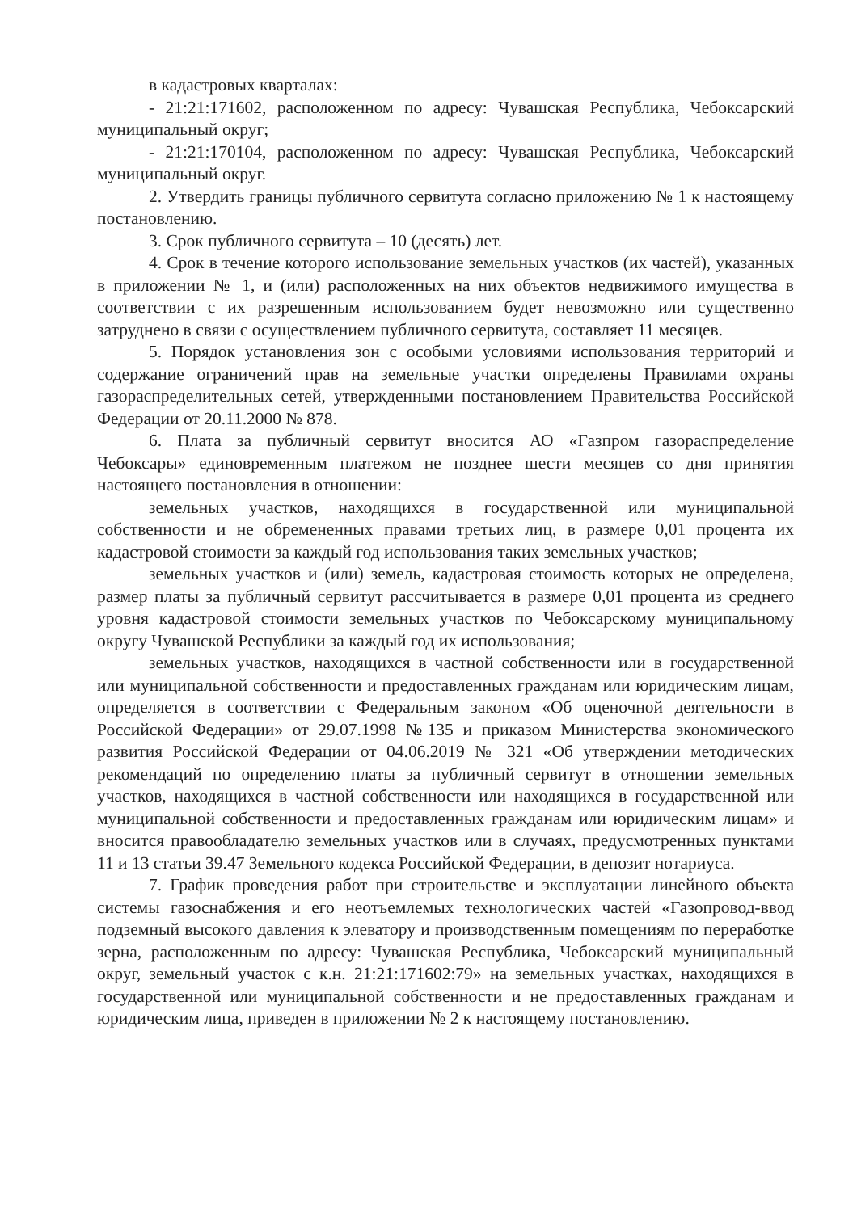в кадастровых кварталах:
- 21:21:171602, расположенном по адресу: Чувашская Республика, Чебоксарский муниципальный округ;
- 21:21:170104, расположенном по адресу: Чувашская Республика, Чебоксарский муниципальный округ.
2. Утвердить границы публичного сервитута согласно приложению № 1 к настоящему постановлению.
3. Срок публичного сервитута – 10 (десять) лет.
4. Срок в течение которого использование земельных участков (их частей), указанных в приложении № 1, и (или) расположенных на них объектов недвижимого имущества в соответствии с их разрешенным использованием будет невозможно или существенно затруднено в связи с осуществлением публичного сервитута, составляет 11 месяцев.
5. Порядок установления зон с особыми условиями использования территорий и содержание ограничений прав на земельные участки определены Правилами охраны газораспределительных сетей, утвержденными постановлением Правительства Российской Федерации от 20.11.2000 № 878.
6. Плата за публичный сервитут вносится АО «Газпром газораспределение Чебоксары» единовременным платежом не позднее шести месяцев со дня принятия настоящего постановления в отношении:
земельных участков, находящихся в государственной или муниципальной собственности и не обремененных правами третьих лиц, в размере 0,01 процента их кадастровой стоимости за каждый год использования таких земельных участков;
земельных участков и (или) земель, кадастровая стоимость которых не определена, размер платы за публичный сервитут рассчитывается в размере 0,01 процента из среднего уровня кадастровой стоимости земельных участков по Чебоксарскому муниципальному округу Чувашской Республики за каждый год их использования;
земельных участков, находящихся в частной собственности или в государственной или муниципальной собственности и предоставленных гражданам или юридическим лицам, определяется в соответствии с Федеральным законом «Об оценочной деятельности в Российской Федерации» от 29.07.1998 №135 и приказом Министерства экономического развития Российской Федерации от 04.06.2019 № 321 «Об утверждении методических рекомендаций по определению платы за публичный сервитут в отношении земельных участков, находящихся в частной собственности или находящихся в государственной или муниципальной собственности и предоставленных гражданам или юридическим лицам» и вносится правообладателю земельных участков или в случаях, предусмотренных пунктами 11 и 13 статьи 39.47 Земельного кодекса Российской Федерации, в депозит нотариуса.
7. График проведения работ при строительстве и эксплуатации линейного объекта системы газоснабжения и его неотъемлемых технологических частей «Газопровод-ввод подземный высокого давления к элеватору и производственным помещениям по переработке зерна, расположенным по адресу: Чувашская Республика, Чебоксарский муниципальный округ, земельный участок с к.н. 21:21:171602:79» на земельных участках, находящихся в государственной или муниципальной собственности и не предоставленных гражданам и юридическим лица, приведен в приложении № 2 к настоящему постановлению.